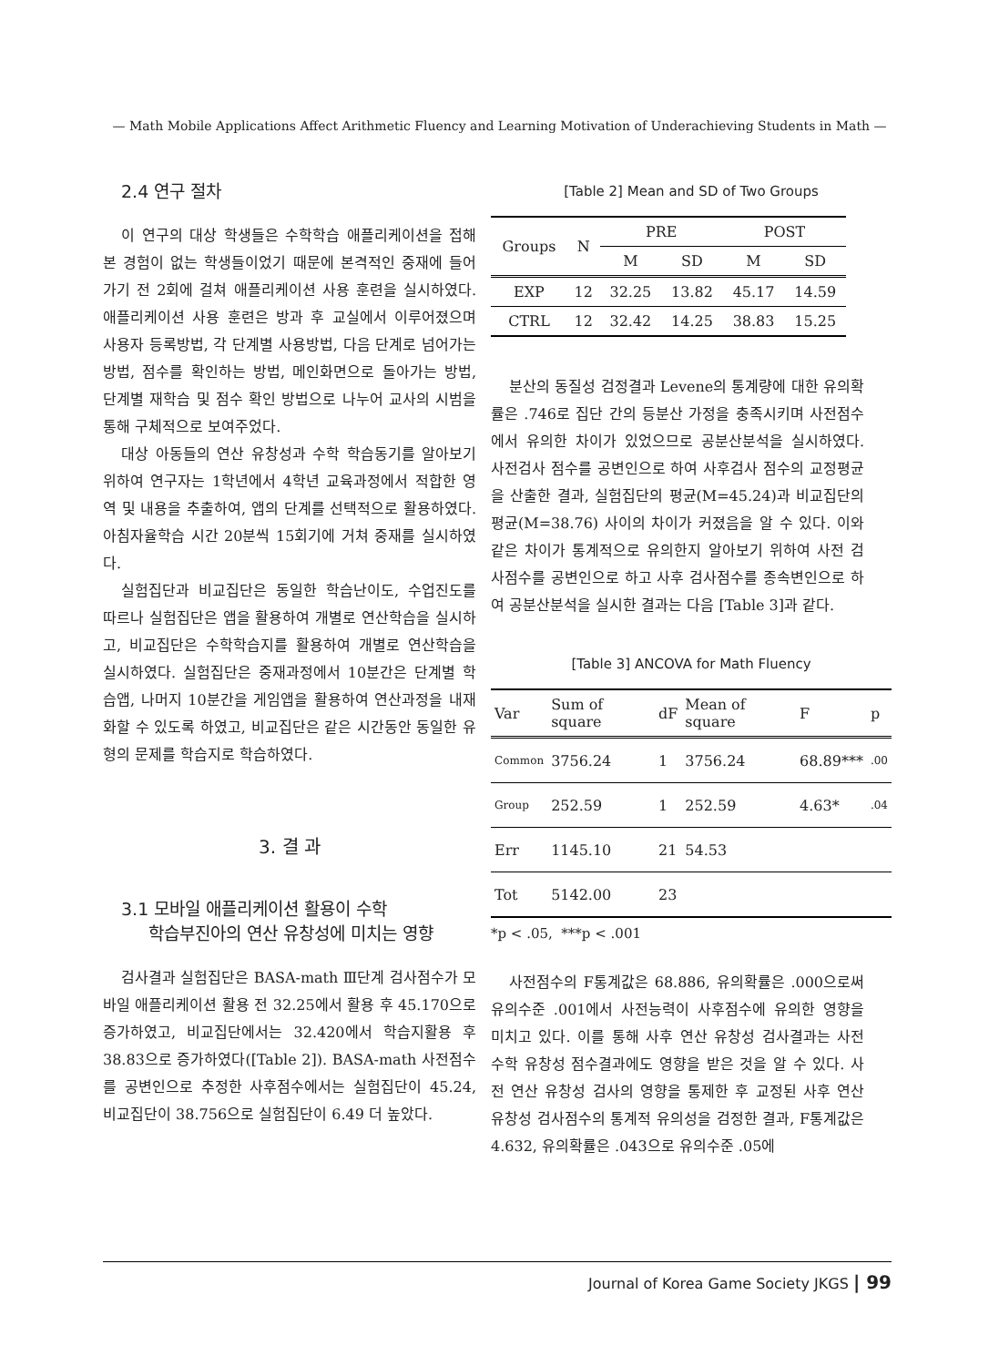— Math Mobile Applications Affect Arithmetic Fluency and Learning Motivation of Underachieving Students in Math —
2.4 연구 절차
이 연구의 대상 학생들은 수학학습 애플리케이션을 접해 본 경험이 없는 학생들이었기 때문에 본격적인 중재에 들어가기 전 2회에 걸쳐 애플리케이션 사용 훈련을 실시하였다. 애플리케이션 사용 훈련은 방과 후 교실에서 이루어졌으며 사용자 등록방법, 각 단계별 사용방법, 다음 단계로 넘어가는 방법, 점수를 확인하는 방법, 메인화면으로 돌아가는 방법, 단계별 재학습 및 점수 확인 방법으로 나누어 교사의 시범을 통해 구체적으로 보여주었다.
대상 아동들의 연산 유창성과 수학 학습동기를 알아보기 위하여 연구자는 1학년에서 4학년 교육과정에서 적합한 영역 및 내용을 추출하여, 앱의 단계를 선택적으로 활용하였다. 아침자율학습 시간 20분씩 15회기에 거쳐 중재를 실시하였다.
실험집단과 비교집단은 동일한 학습난이도, 수업진도를 따르나 실험집단은 앱을 활용하여 개별로 연산학습을 실시하고, 비교집단은 수학학습지를 활용하여 개별로 연산학습을 실시하였다. 실험집단은 중재과정에서 10분간은 단계별 학습앱, 나머지 10분간을 게임앱을 활용하여 연산과정을 내재화할 수 있도록 하였고, 비교집단은 같은 시간동안 동일한 유형의 문제를 학습지로 학습하였다.
3. 결 과
3.1 모바일 애플리케이션 활용이 수학
학습부진아의 연산 유창성에 미치는 영향
검사결과 실험집단은 BASA-math Ⅲ단계 검사점수가 모바일 애플리케이션 활용 전 32.25에서 활용 후 45.170으로 증가하였고, 비교집단에서는 32.420에서 학습지활용 후 38.83으로 증가하였다([Table 2]). BASA-math 사전점수를 공변인으로 추정한 사후점수에서는 실험집단이 45.24, 비교집단이 38.756으로 실험집단이 6.49 더 높았다.
[Table 2] Mean and SD of Two Groups
| Groups | N | PRE | | POST | |
| | | M | SD | M | SD |
| EXP | 12 | 32.25 | 13.82 | 45.17 | 14.59 |
| CTRL | 12 | 32.42 | 14.25 | 38.83 | 15.25 |
분산의 동질성 검정결과 Levene의 통계량에 대한 유의확률은 .746로 집단 간의 등분산 가정을 충족시키며 사전점수에서 유의한 차이가 있었으므로 공분산분석을 실시하였다. 사전검사 점수를 공변인으로 하여 사후검사 점수의 교정평균을 산출한 결과, 실험집단의 평균(M=45.24)과 비교집단의 평균(M=38.76) 사이의 차이가 커졌음을 알 수 있다. 이와 같은 차이가 통계적으로 유의한지 알아보기 위하여 사전 검사점수를 공변인으로 하고 사후 검사점수를 종속변인으로 하여 공분산분석을 실시한 결과는 다음 [Table 3]과 같다.
[Table 3] ANCOVA for Math Fluency
| Var | Sum of square | dF | Mean of square | F | p |
| Common | 3756.24 | 1 | 3756.24 | 68.89*** | .00 |
| Group | 252.59 | 1 | 252.59 | 4.63* | .04 |
| Err | 1145.10 | 21 | 54.53 | | |
| Tot | 5142.00 | 23 | | | |
*p < .05, ***p < .001
사전점수의 F통계값은 68.886, 유의확률은 .000으로써 유의수준 .001에서 사전능력이 사후점수에 유의한 영향을 미치고 있다. 이를 통해 사후 연산 유창성 검사결과는 사전 수학 유창성 점수결과에도 영향을 받은 것을 알 수 있다. 사전 연산 유창성 검사의 영향을 통제한 후 교정된 사후 연산 유창성 검사점수의 통계적 유의성을 검정한 결과, F통계값은 4.632, 유의확률은 .043으로 유의수준 .05에
Journal of Korea Game Society JKGS | 99